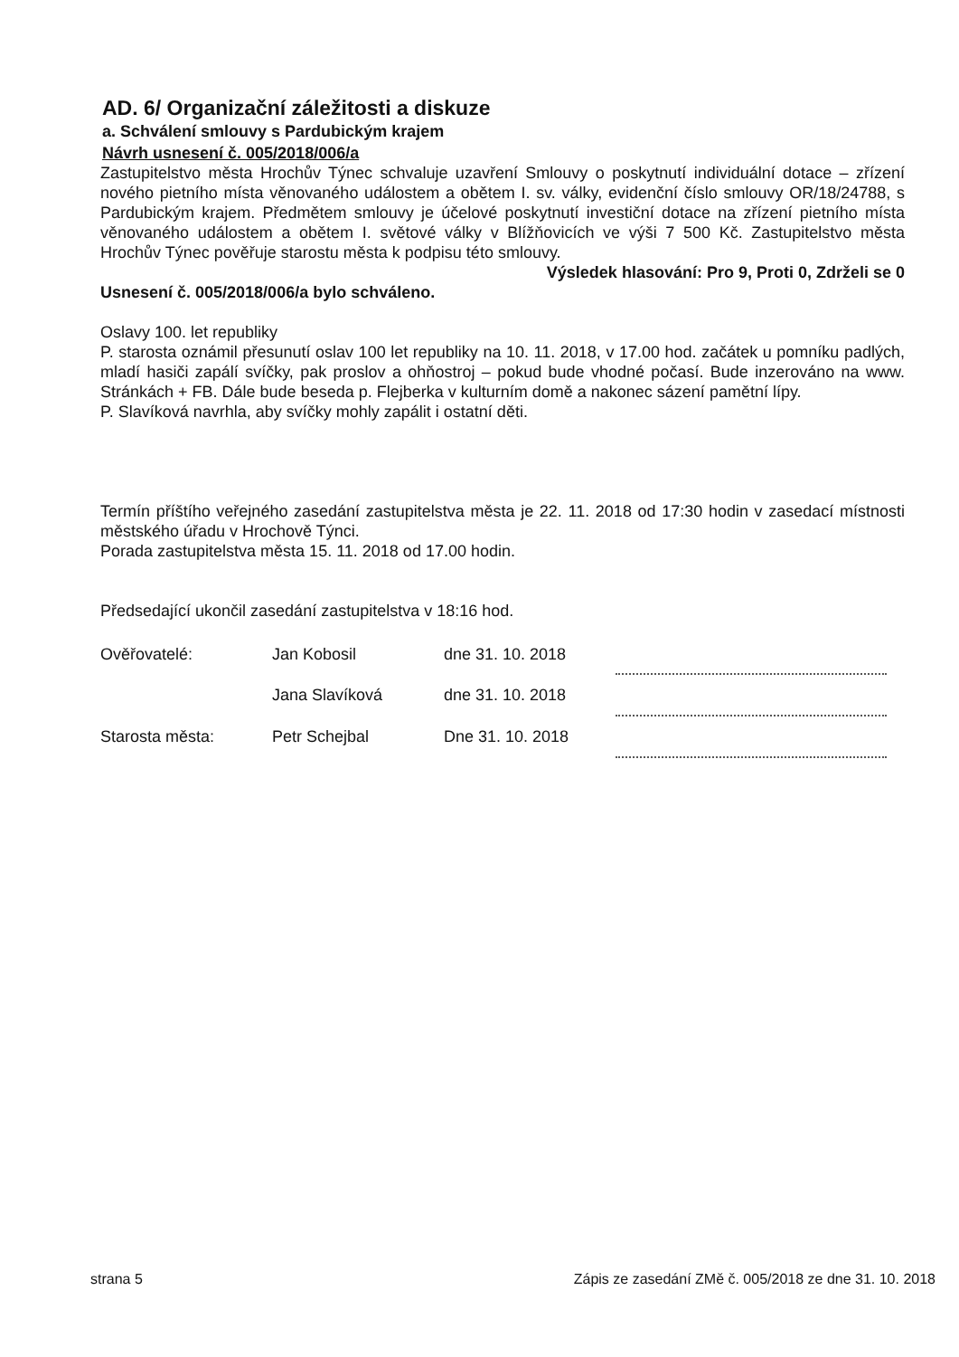AD. 6/ Organizační záležitosti a diskuze
a. Schválení smlouvy s Pardubickým krajem
Návrh usnesení č. 005/2018/006/a
Zastupitelstvo města Hrochův Týnec schvaluje uzavření Smlouvy o poskytnutí individuální dotace – zřízení nového pietního místa věnovaného událostem a obětem I. sv. války, evidenční číslo smlouvy OR/18/24788, s Pardubickým krajem. Předmětem smlouvy je účelové poskytnutí investiční dotace na zřízení pietního místa věnovaného událostem a obětem I. světové války v Blížňovicích ve výši 7 500 Kč. Zastupitelstvo města Hrochův Týnec pověřuje starostu města k podpisu této smlouvy.
Výsledek hlasování: Pro 9, Proti 0, Zdrželi se 0
Usnesení č. 005/2018/006/a bylo schváleno.
Oslavy 100. let republiky
P. starosta oznámil přesunutí oslav 100 let republiky na 10. 11. 2018, v 17.00 hod. začátek u pomníku padlých, mladí hasiči zapálí svíčky, pak proslov a ohňostroj – pokud bude vhodné počasí. Bude inzerováno na www. Stránkách + FB. Dále bude beseda p. Flejberka v kulturním domě a nakonec sázení pamětní lípy.
P. Slavíková navrhla, aby svíčky mohly zapálit i ostatní děti.
Termín příštího veřejného zasedání zastupitelstva města je 22. 11. 2018 od 17:30 hodin v zasedací místnosti městského úřadu v Hrochově Týnci.
Porada zastupitelstva města 15. 11. 2018 od 17.00 hodin.
Předsedající ukončil zasedání zastupitelstva v 18:16 hod.
| Ověřovatelé: | Jan Kobosil | dne 31. 10. 2018 | |
| | Jana Slavíková | dne 31. 10. 2018 | |
| Starosta města: | Petr Schejbal | Dne 31. 10. 2018 | |
strana 5 Zápis ze zasedání ZMě č. 005/2018 ze dne 31. 10. 2018